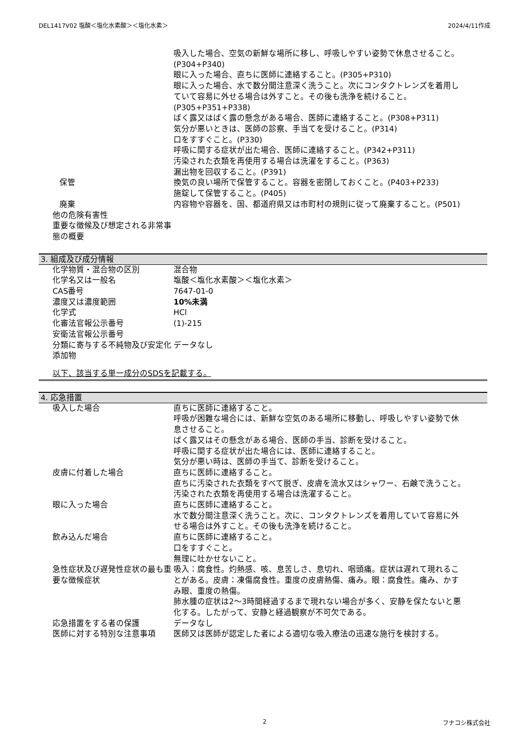DEL1417V02 塩酸＜塩化水素酸＞＜塩化水素＞ 2024/4/11作成
吸入した場合、空気の新鮮な場所に移し、呼吸しやすい姿勢で休息させること。(P304+P340)
眼に入った場合、直ちに医師に連絡すること。(P305+P310)
眼に入った場合、水で数分間注意深く洗うこと。次にコンタクトレンズを着用していて容易に外せる場合は外すこと。その後も洗浄を続けること。(P305+P351+P338)
ばく露又はばく露の懸念がある場合、医師に連絡すること。(P308+P311)
気分が悪いときは、医師の診察、手当てを受けること。(P314)
口をすすぐこと。(P330)
呼吸に関する症状が出た場合、医師に連絡すること。(P342+P311)
汚染された衣類を再使用する場合は洗濯をすること。(P363)
漏出物を回収すること。(P391)
保管 換気の良い場所で保管すること。容器を密閉しておくこと。(P403+P233)
施錠して保管すること。(P405)
廃棄 内容物や容器を、国、都道府県又は市町村の規則に従って廃棄すること。(P501)
他の危険有害性
重要な徴候及び想定される非常事態の概要
3. 組成及び成分情報
化学物質・混合物の区別 混合物
化学名又は一般名 塩酸＜塩化水素酸＞＜塩化水素＞
CAS番号 7647-01-0
濃度又は濃度範囲 10%未満
化学式 HCl
化審法官報公示番号 (1)-215
安衛法官報公示番号
分類に寄与する不純物及び安定化添加物
データなし
以下、該当する単一成分のSDSを記載する。
4. 応急措置
吸入した場合 直ちに医師に連絡すること。
呼吸が困難な場合には、新鮮な空気のある場所に移動し、呼吸しやすい姿勢で休息させること。
ばく露又はその懸念がある場合、医師の手当、診断を受けること。
呼吸に関する症状が出た場合には、医師に連絡すること。
気分が悪い時は、医師の手当て、診断を受けること。
皮膚に付着した場合 直ちに医師に連絡すること。
直ちに汚染された衣類をすべて脱ぎ、皮膚を流水又はシャワー、石鹸で洗うこと。
汚染された衣類を再使用する場合は洗濯すること。
眼に入った場合 直ちに医師に連絡すること。
水で数分間注意深く洗うこと。次に、コンタクトレンズを着用していて容易に外せる場合は外すこと。その後も洗浄を続けること。
飲み込んだ場合 直ちに医師に連絡すること。
口をすすぐこと。
無理に吐かせないこと。
急性症状及び遅発性症状の最も重要な徴候症状
吸入：腐食性。灼熱感、咳、息苦しさ、息切れ、咽頭痛。症状は遅れて現れることがある。皮膚：凍傷腐食性。重度の皮膚熱傷、痛み。眼：腐食性。痛み、かすみ眼、重度の熱傷。
肺水腫の症状は2～3時間経過するまで現れない場合が多く、安静を保たないと悪化する。したがって、安静と経過観察が不可欠である。
応急措置をする者の保護 データなし
医師に対する特別な注意事項 医師又は医師が認定した者による適切な吸入療法の迅速な施行を検討する。
2 フナコシ株式会社